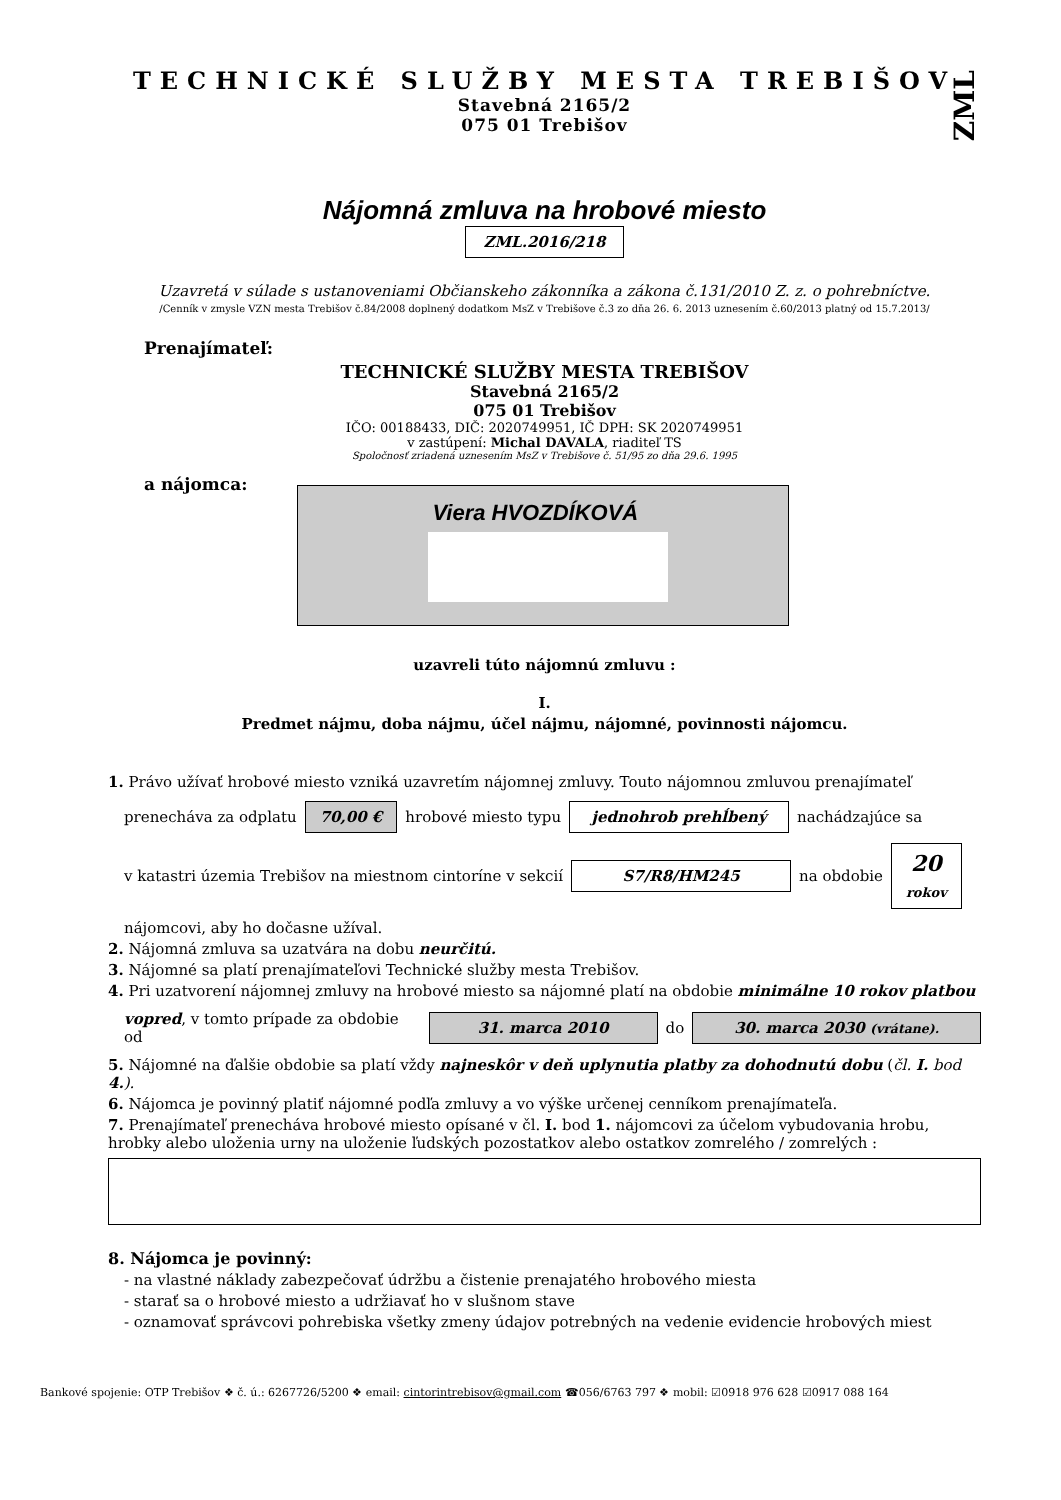ZML
TECHNICKÉ SLUŽBY MESTA TREBIŠOV
Stavebná 2165/2
075 01 Trebišov
Nájomná zmluva na hrobové miesto
ZML.2016/218
Uzavretá v súlade s ustanoveniami Občianskeho zákonníka a zákona č.131/2010 Z. z. o pohrebníctve.
/Cenník v zmysle VZN mesta Trebišov č.84/2008 doplnený dodatkom MsZ v Trebišove č.3 zo dňa 26. 6. 2013 uznesením č.60/2013 platný od 15.7.2013/
Prenajímateľ:
TECHNICKÉ SLUŽBY MESTA TREBIŠOV
Stavebná 2165/2
075 01 Trebišov
IČO: 00188433, DIČ: 2020749951, IČ DPH: SK 2020749951
v zastúpení: Michal DAVALA, riaditeľ TS
Spoločnosť zriadená uznesením MsZ v Trebišove č. 51/95 zo dňa 29.6. 1995
a nájomca:
Viera HVOZDÍKOVÁ
uzavreli túto nájomnú zmluvu :
I.
Predmet nájmu, doba nájmu, účel nájmu, nájomné, povinnosti nájomcu.
1. Právo užívať hrobové miesto vzniká uzavretím nájomnej zmluvy. Touto nájomnou zmluvou prenajímateľ
prenecháva za odplatu 70,00 € hrobové miesto typu jednohrob prehĺbený nachádzajúce sa
v katastri územia Trebišov na miestnom cintoríne v sekcií S7/R8/HM245 na obdobie 20
rokov
nájomcovi, aby ho dočasne užíval.
2. Nájomná zmluva sa uzatvára na dobu neurčitú.
3. Nájomné sa platí prenajímateľovi Technické služby mesta Trebišov.
4. Pri uzatvorení nájomnej zmluvy na hrobové miesto sa nájomné platí na obdobie minimálne 10 rokov platbou
vopred, v tomto prípade za obdobie od 31. marca 2010 do 30. marca 2030 (vrátane).
5. Nájomné na ďalšie obdobie sa platí vždy najneskôr v deň uplynutia platby za dohodnutú dobu (čl. I. bod 4.).
6. Nájomca je povinný platiť nájomné podľa zmluvy a vo výške určenej cenníkom prenajímateľa.
7. Prenajímateľ prenecháva hrobové miesto opísané v čl. I. bod 1. nájomcovi za účelom vybudovania hrobu, hrobky alebo uloženia urny na uloženie ľudských pozostatkov alebo ostatkov zomrelého / zomrelých :
8. Nájomca je povinný:
- na vlastné náklady zabezpečovať údržbu a čistenie prenajatého hrobového miesta
- starať sa o hrobové miesto a udržiavať ho v slušnom stave
- oznamovať správcovi pohrebiska všetky zmeny údajov potrebných na vedenie evidencie hrobových miest
Bankové spojenie: OTP Trebišov ❖ č. ú.: 6267726/5200 ❖ email: cintorintrebisov@gmail.com ☎056/6763 797 ❖ mobil: ☑0918 976 628 ☑0917 088 164